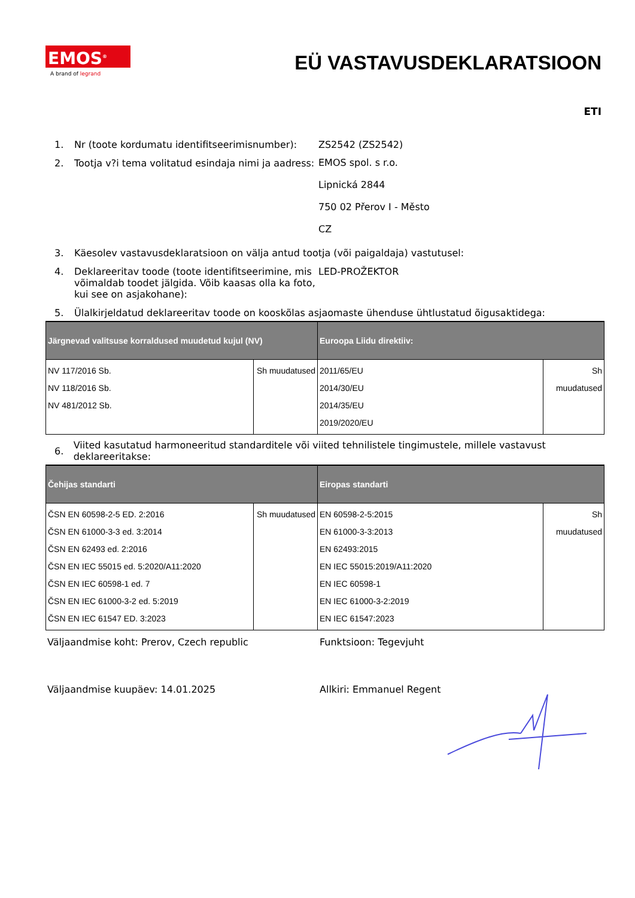EMOS<sup>®</sup>
A brand of legrand
EÜ VASTAVUSDEKLARATSIOON
ETI
1. Nr (toote kordumatu identifitseerimisnumber):
ZS2542 (ZS2542)
2. Tootja v?i tema volitatud esindaja nimi ja aadress:
EMOS spol. s r.o.
Lipnická 2844
750 02 Přerov I - Město
CZ
3. Käesolev vastavusdeklaratsioon on välja antud tootja (või paigaldaja) vastutusel:
4. Deklareeritav toode (toote identifitseerimine, mis võimaldab toodet jälgida. Võib kaasas olla ka foto, kui see on asjakohane):
LED-PROŽEKTOR
5. Ülalkirjeldatud deklareeritav toode on kooskõlas asjaomaste ühenduse ühtlustatud õigusaktidega:
| Järgnevad valitsuse korraldused muudetud kujul (NV) | | Euroopa Liidu direktiiv: | |
| --- | --- | --- | --- |
| NV 117/2016 Sb. NV 118/2016 Sb. NV 481/2012 Sb. | Sh muudatused | 2011/65/EU 2014/30/EU 2014/35/EU 2019/2020/EU | Sh muudatused |
6.
Viited kasutatud harmoneeritud standarditele või viited tehnilistele tingimustele, millele vastavust deklareeritakse:
| Čehijas standarti | | Eiropas standarti | |
| --- | --- | --- | --- |
| ČSN EN 60598-2-5 ED. 2:2016 ČSN EN 61000-3-3 ed. 3:2014 ČSN EN 62493 ed. 2:2016 ČSN EN IEC 55015 ed. 5:2020/A11:2020 ČSN EN IEC 60598-1 ed. 7 ČSN EN IEC 61000-3-2 ed. 5:2019 ČSN EN IEC 61547 ED. 3:2023 | Sh muudatused | EN 60598-2-5:2015 EN 61000-3-3:2013 EN 62493:2015 EN IEC 55015:2019/A11:2020 EN IEC 60598-1 EN IEC 61000-3-2:2019 EN IEC 61547:2023 | Sh muudatused |
Väljaandmise koht: Prerov, Czech republic Funktsioon: Tegevjuht
Väljaandmise kuupäev: 14.01.2025 Allkiri: Emmanuel Regent